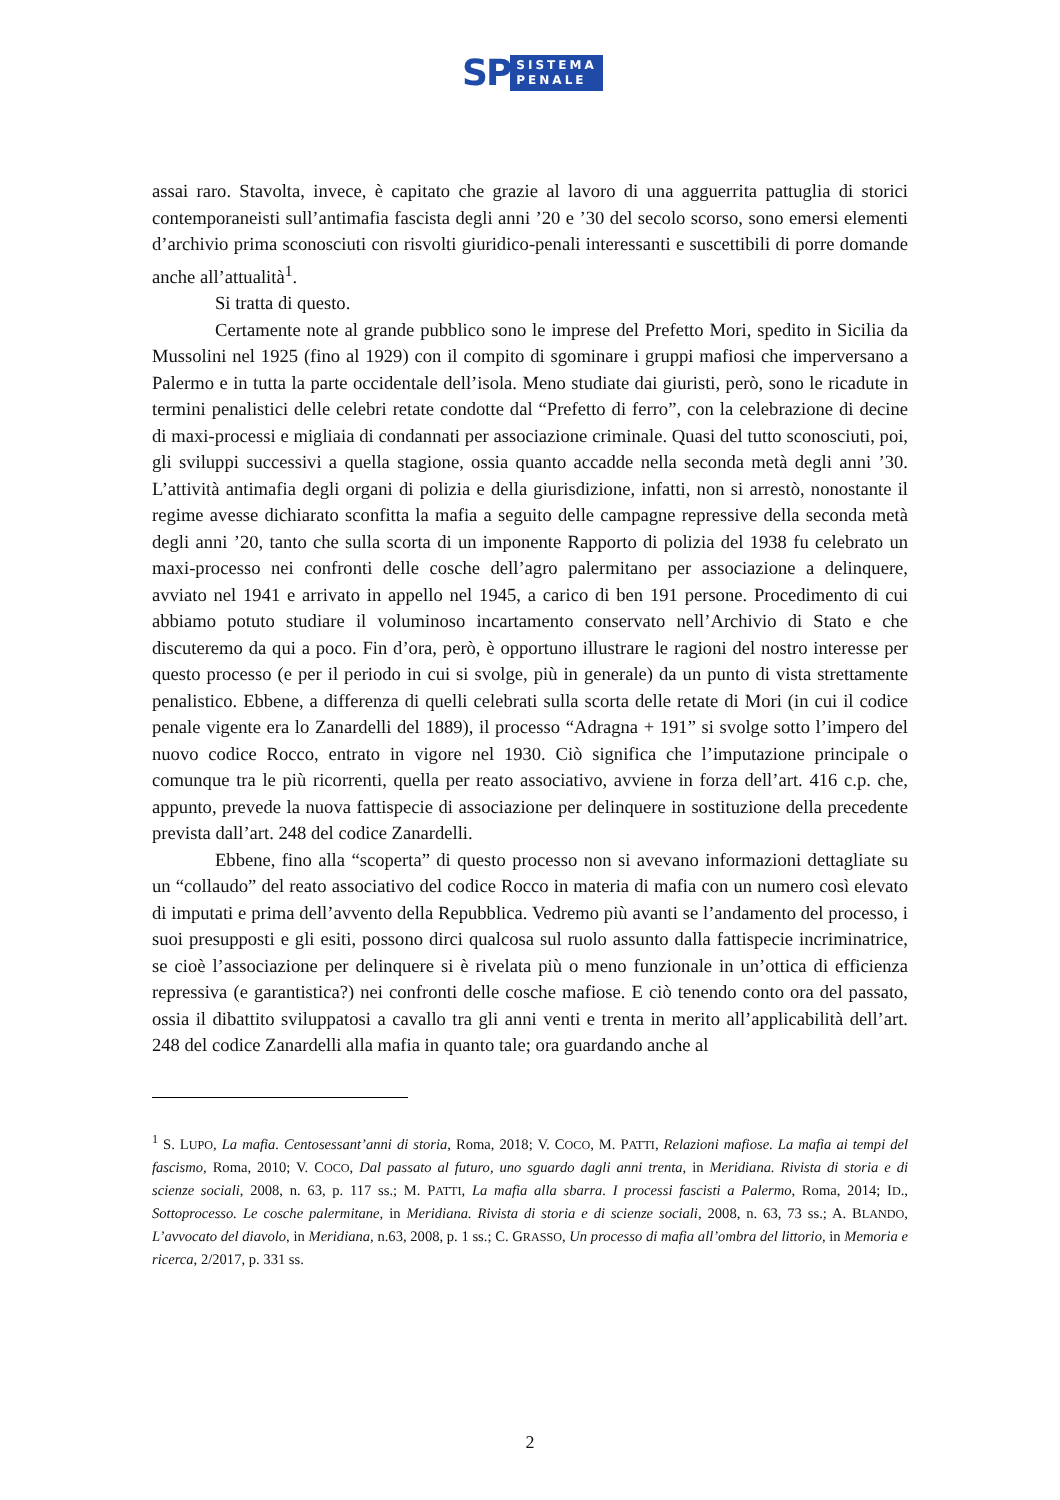SP
SISTEMA
PENALE
assai raro. Stavolta, invece, è capitato che grazie al lavoro di una agguerrita pattuglia di storici contemporaneisti sull’antimafia fascista degli anni ’20 e ’30 del secolo scorso, sono emersi elementi d’archivio prima sconosciuti con risvolti giuridico-penali interessanti e suscettibili di porre domande anche all’attualità<sup>1</sup>.
Si tratta di questo.
Certamente note al grande pubblico sono le imprese del Prefetto Mori, spedito in Sicilia da Mussolini nel 1925 (fino al 1929) con il compito di sgominare i gruppi mafiosi che imperversano a Palermo e in tutta la parte occidentale dell’isola. Meno studiate dai giuristi, però, sono le ricadute in termini penalistici delle celebri retate condotte dal “Prefetto di ferro”, con la celebrazione di decine di maxi-processi e migliaia di condannati per associazione criminale. Quasi del tutto sconosciuti, poi, gli sviluppi successivi a quella stagione, ossia quanto accadde nella seconda metà degli anni ’30. L’attività antimafia degli organi di polizia e della giurisdizione, infatti, non si arrestò, nonostante il regime avesse dichiarato sconfitta la mafia a seguito delle campagne repressive della seconda metà degli anni ’20, tanto che sulla scorta di un imponente Rapporto di polizia del 1938 fu celebrato un maxi-processo nei confronti delle cosche dell’agro palermitano per associazione a delinquere, avviato nel 1941 e arrivato in appello nel 1945, a carico di ben 191 persone. Procedimento di cui abbiamo potuto studiare il voluminoso incartamento conservato nell’Archivio di Stato e che discuteremo da qui a poco. Fin d’ora, però, è opportuno illustrare le ragioni del nostro interesse per questo processo (e per il periodo in cui si svolge, più in generale) da un punto di vista strettamente penalistico. Ebbene, a differenza di quelli celebrati sulla scorta delle retate di Mori (in cui il codice penale vigente era lo Zanardelli del 1889), il processo “Adragna + 191” si svolge sotto l’impero del nuovo codice Rocco, entrato in vigore nel 1930. Ciò significa che l’imputazione principale o comunque tra le più ricorrenti, quella per reato associativo, avviene in forza dell’art. 416 c.p. che, appunto, prevede la nuova fattispecie di associazione per delinquere in sostituzione della precedente prevista dall’art. 248 del codice Zanardelli.
Ebbene, fino alla “scoperta” di questo processo non si avevano informazioni dettagliate su un “collaudo” del reato associativo del codice Rocco in materia di mafia con un numero così elevato di imputati e prima dell’avvento della Repubblica. Vedremo più avanti se l’andamento del processo, i suoi presupposti e gli esiti, possono dirci qualcosa sul ruolo assunto dalla fattispecie incriminatrice, se cioè l’associazione per delinquere si è rivelata più o meno funzionale in un’ottica di efficienza repressiva (e garantistica?) nei confronti delle cosche mafiose. E ciò tenendo conto ora del passato, ossia il dibattito sviluppatosi a cavallo tra gli anni venti e trenta in merito all’applicabilità dell’art. 248 del codice Zanardelli alla mafia in quanto tale; ora guardando anche al
<sup>1</sup> S. LUPO, La mafia. Centosessant’anni di storia, Roma, 2018; V. COCO, M. PATTI, Relazioni mafiose. La mafia ai tempi del fascismo, Roma, 2010; V. COCO, Dal passato al futuro, uno sguardo dagli anni trenta, in Meridiana. Rivista di storia e di scienze sociali, 2008, n. 63, p. 117 ss.; M. PATTI, La mafia alla sbarra. I processi fascisti a Palermo, Roma, 2014; ID., Sottoprocesso. Le cosche palermitane, in Meridiana. Rivista di storia e di scienze sociali, 2008, n. 63, 73 ss.; A. BLANDO, L’avvocato del diavolo, in Meridiana, n.63, 2008, p. 1 ss.; C. GRASSO, Un processo di mafia all’ombra del littorio, in Memoria e ricerca, 2/2017, p. 331 ss.
2